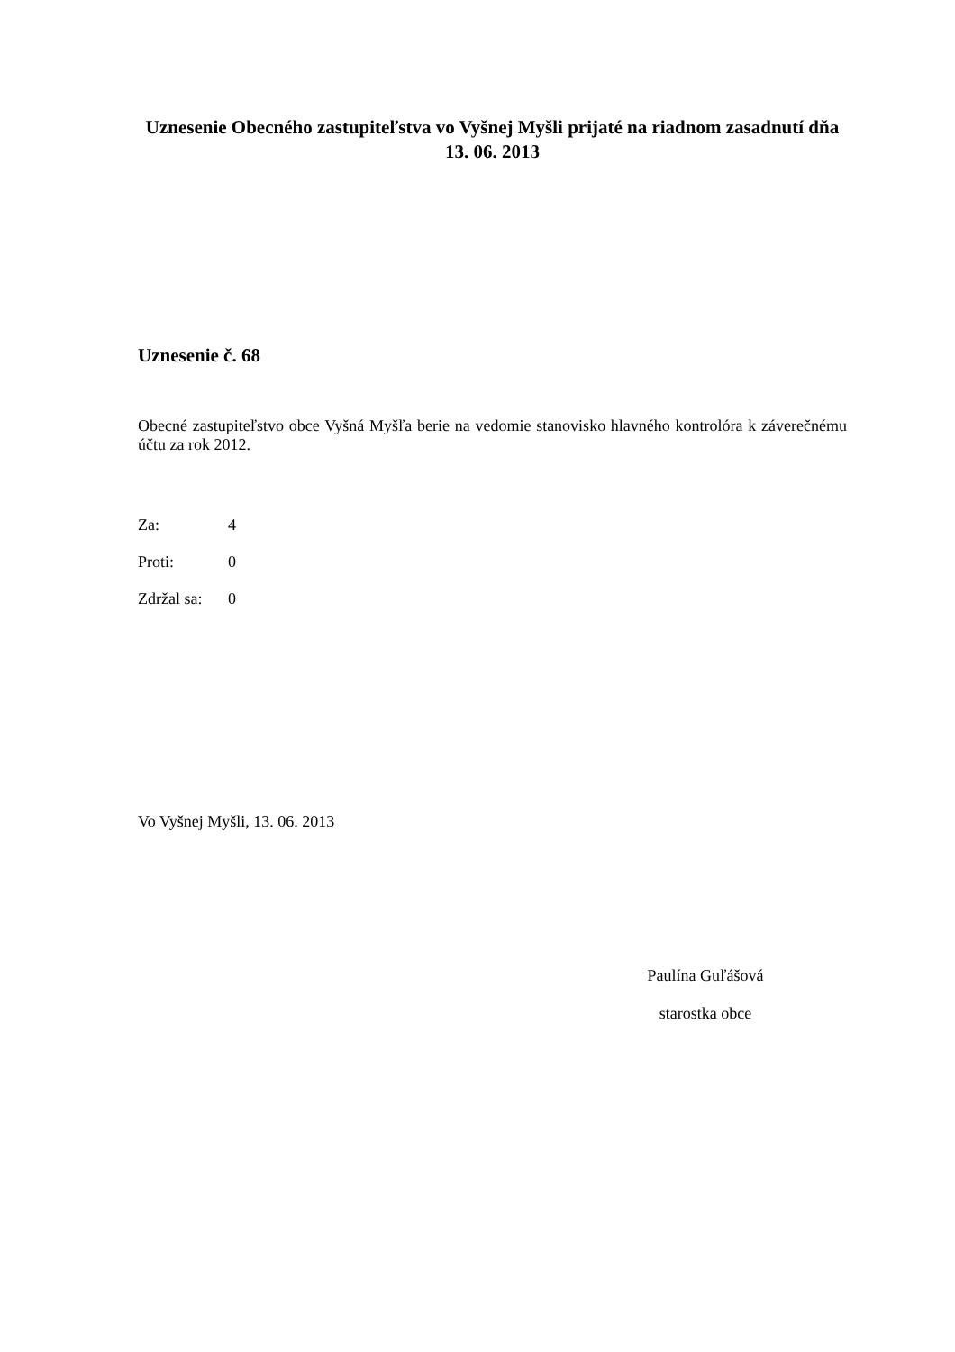Uznesenie Obecného zastupiteľstva vo Vyšnej Myšli prijaté na riadnom zasadnutí dňa 13. 06. 2013
Uznesenie č. 68
Obecné zastupiteľstvo obce Vyšná Myšľa berie na vedomie stanovisko hlavného kontrolóra k záverečnému účtu za rok 2012.
| Za: | 4 |
| Proti: | 0 |
| Zdržal sa: | 0 |
Vo Vyšnej Myšli, 13. 06. 2013
Paulína Guľášová
starostka obce